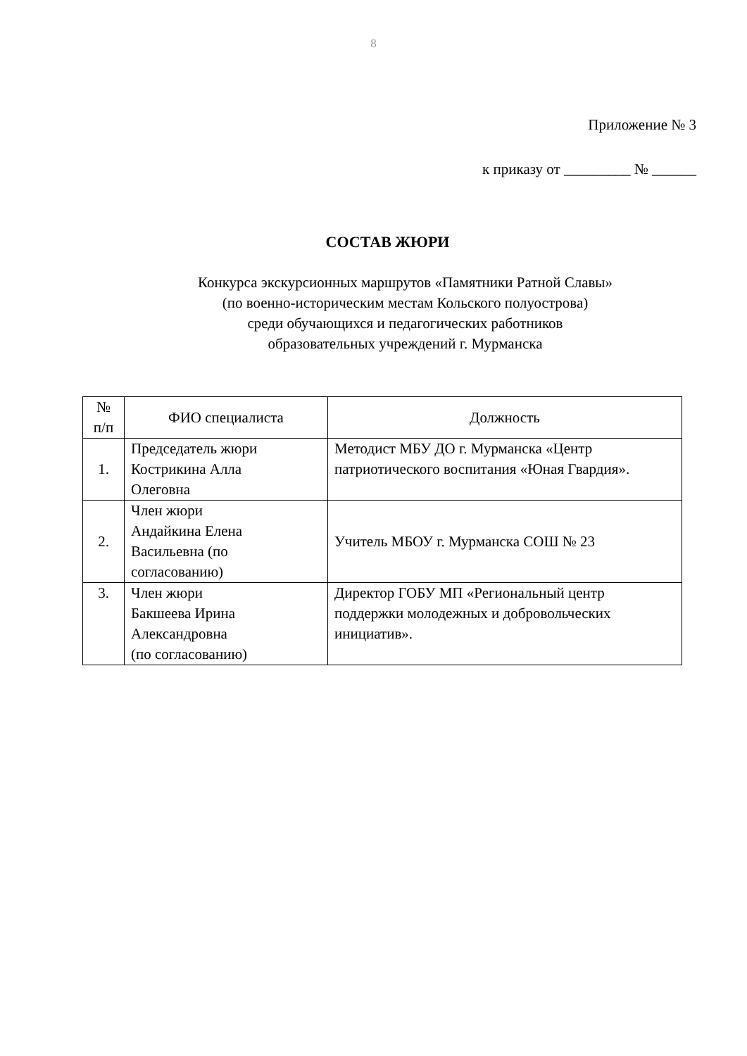8
Приложение № 3
к приказу от _________ № ______
СОСТАВ ЖЮРИ
Конкурса экскурсионных маршрутов «Памятники Ратной Славы»
(по военно-историческим местам Кольского полуострова)
среди обучающихся и педагогических работников
образовательных учреждений г. Мурманска
| № п/п | ФИО специалиста | Должность |
| --- | --- | --- |
| 1. | Председатель жюри Кострикина Алла Олеговна | Методист МБУ ДО г. Мурманска «Центр патриотического воспитания «Юная Гвардия». |
| 2. | Член жюри Андайкина Елена Васильевна (по согласованию) | Учитель МБОУ г. Мурманска СОШ № 23 |
| 3. | Член жюри Бакшеева Ирина Александровна (по согласованию) | Директор ГОБУ МП «Региональный центр поддержки молодежных и добровольческих инициатив». |